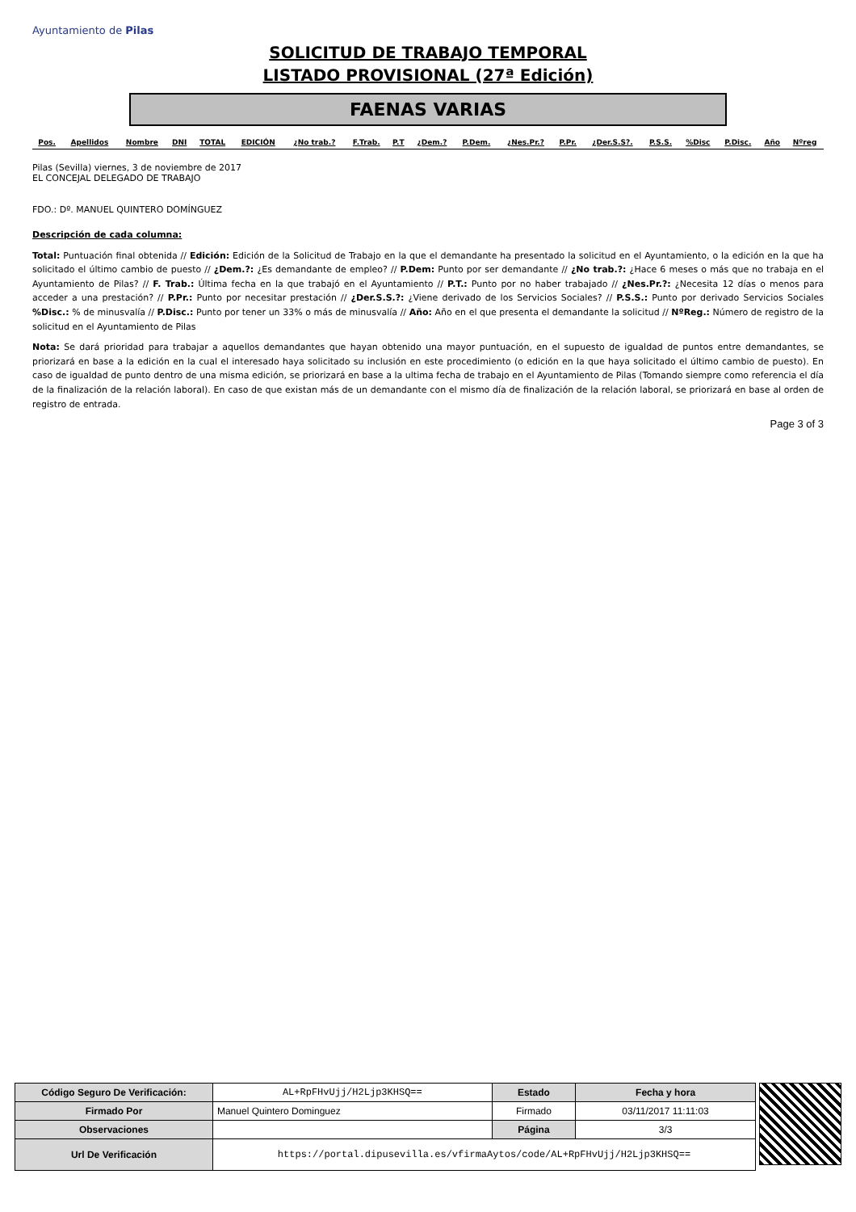Ayuntamiento de Pilas
SOLICITUD DE TRABAJO TEMPORAL
LISTADO PROVISIONAL (27ª Edición)
FAENAS VARIAS
| Pos. | Apellidos | Nombre | DNI | TOTAL | EDICIÓN | ¿No trab.? | F.Trab. | P.T | ¿Dem.? | P.Dem. | ¿Nes.Pr.? | P.Pr. | ¿Der.S.S?. | P.S.S. | %Disc | P.Disc. | Año | Nºreg |
| --- | --- | --- | --- | --- | --- | --- | --- | --- | --- | --- | --- | --- | --- | --- | --- | --- | --- | --- |
Pilas (Sevilla) viernes, 3 de noviembre de 2017
EL CONCEJAL DELEGADO DE TRABAJO
FDO.: Dº. MANUEL QUINTERO DOMÍNGUEZ
Descripción de cada columna:
Total: Puntuación final obtenida // Edición: Edición de la Solicitud de Trabajo en la que el demandante ha presentado la solicitud en el Ayuntamiento, o la edición en la que ha solicitado el último cambio de puesto // ¿Dem.?: ¿Es demandante de empleo? // P.Dem: Punto por ser demandante // ¿No trab.?: ¿Hace 6 meses o más que no trabaja en el Ayuntamiento de Pilas? // F. Trab.: Última fecha en la que trabajó en el Ayuntamiento // P.T.: Punto por no haber trabajado // ¿Nes.Pr.?: ¿Necesita 12 días o menos para acceder a una prestación? // P.Pr.: Punto por necesitar prestación // ¿Der.S.S.?: ¿Viene derivado de los Servicios Sociales? // P.S.S.: Punto por derivado Servicios Sociales %Disc.: % de minusvalía // P.Disc.: Punto por tener un 33% o más de minusvalía // Año: Año en el que presenta el demandante la solicitud // NºReg.: Número de registro de la solicitud en el Ayuntamiento de Pilas
Nota: Se dará prioridad para trabajar a aquellos demandantes que hayan obtenido una mayor puntuación, en el supuesto de igualdad de puntos entre demandantes, se priorizará en base a la edición en la cual el interesado haya solicitado su inclusión en este procedimiento (o edición en la que haya solicitado el último cambio de puesto). En caso de igualdad de punto dentro de una misma edición, se priorizará en base a la ultima fecha de trabajo en el Ayuntamiento de Pilas (Tomando siempre como referencia el día de la finalización de la relación laboral). En caso de que existan más de un demandante con el mismo día de finalización de la relación laboral, se priorizará en base al orden de registro de entrada.
Page 3 of 3
| Código Seguro De Verificación: | AL+RpFHvUjj/H2Ljp3KHSQ== | Estado | Fecha y hora |
| Firmado Por | Manuel Quintero Dominguez | Firmado | 03/11/2017 11:11:03 |
| Observaciones | | Página | 3/3 |
| Url De Verificación | https://portal.dipusevilla.es/vfirmaAytos/code/AL+RpFHvUjj/H2Ljp3KHSQ== | | |